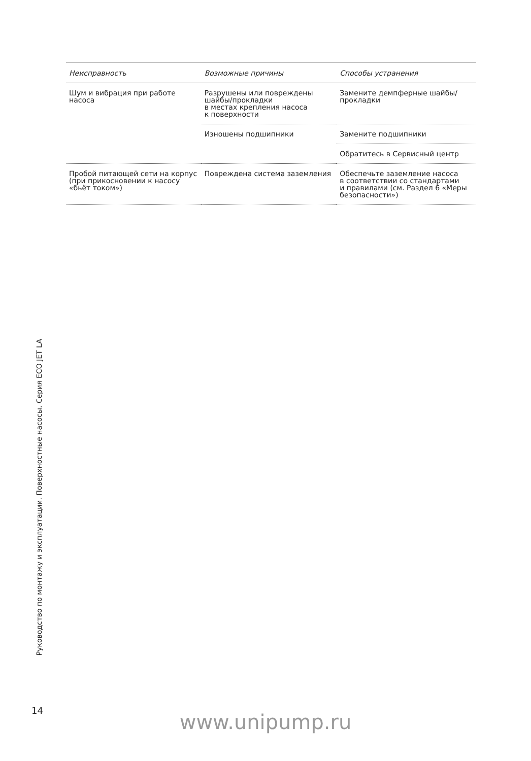| Неисправность | Возможные причины | Способы устранения |
| --- | --- | --- |
| Шум и вибрация при работе насоса | Разрушены или повреждены шайбы/прокладки в местах крепления насоса к поверхности | Замените демпферные шайбы/ прокладки |
| | Изношены подшипники | Замените подшипники |
| | | Обратитесь в Сервисный центр |
| Пробой питающей сети на корпус (при прикосновении к насосу «бьёт током») | Повреждена система заземления | Обеспечьте заземление насоса в соответствии со стандартами и правилами (см. Раздел 6 «Меры безопасности») |
Руководство по монтажу и эксплуатации. Поверхностные насосы. Серия ECO JET LA
14
www.unipump.ru